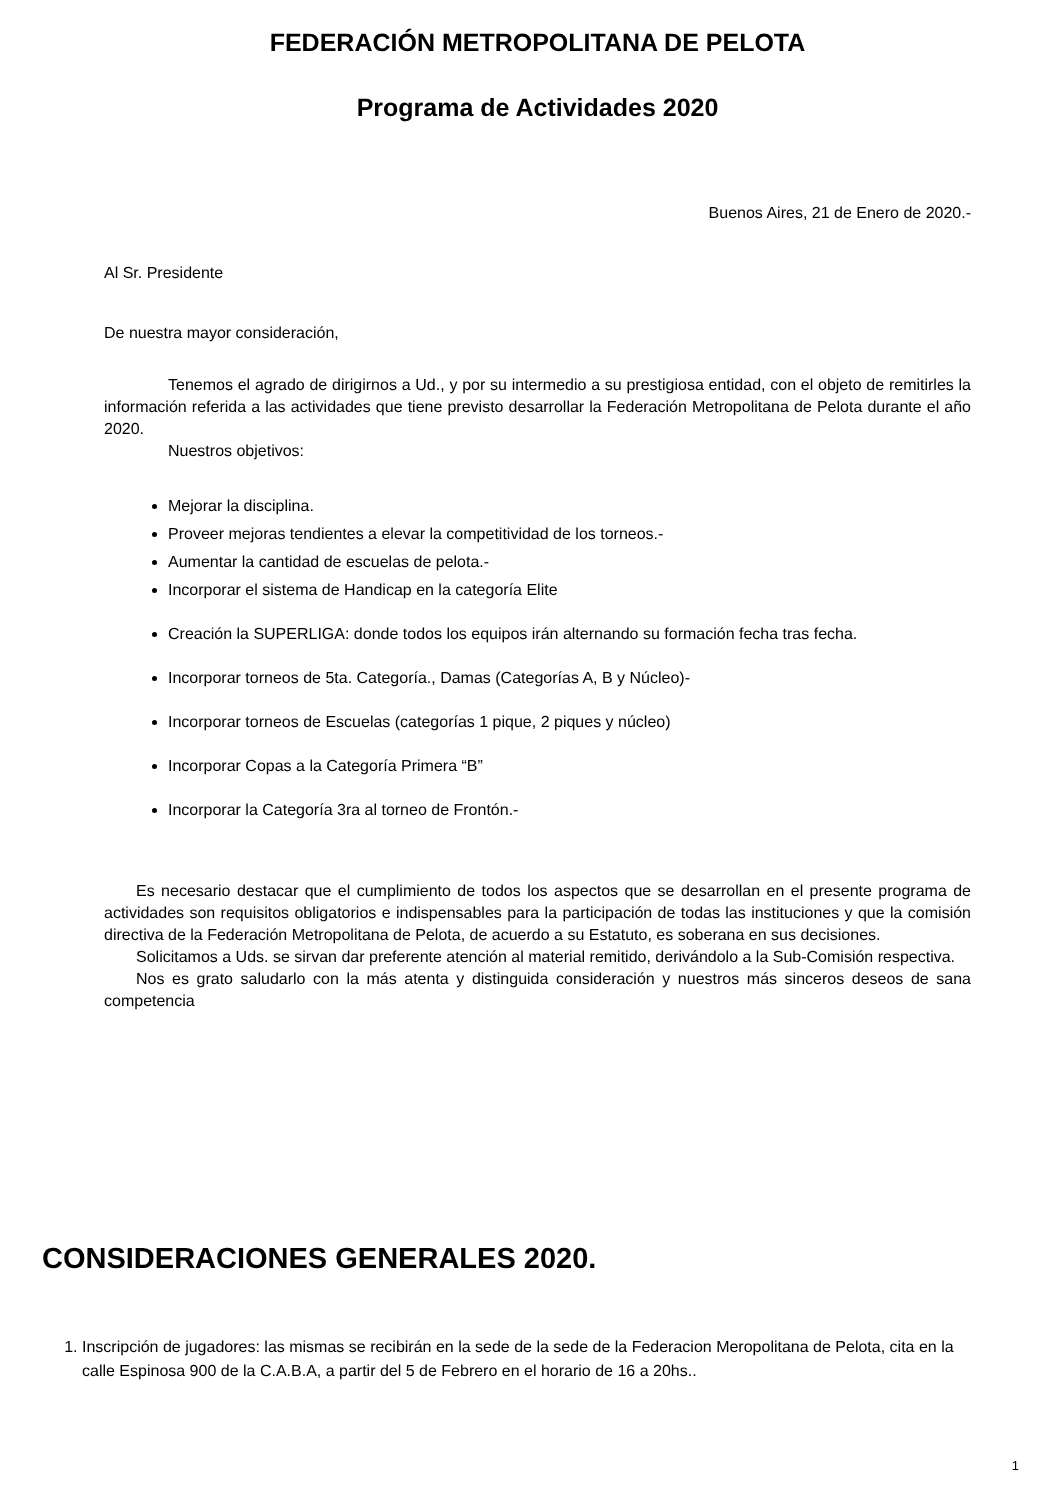FEDERACIÓN METROPOLITANA DE PELOTA
Programa de Actividades 2020
Buenos Aires, 21 de Enero de 2020.-
Al Sr. Presidente
De nuestra mayor consideración,
Tenemos el agrado de dirigirnos a Ud., y por su intermedio a su prestigiosa entidad, con el objeto de remitirles la información referida a las actividades que tiene previsto desarrollar la Federación Metropolitana de Pelota durante el año 2020.
Nuestros objetivos:
Mejorar la disciplina.
Proveer mejoras tendientes a elevar la competitividad de los torneos.-
Aumentar la cantidad de escuelas de pelota.-
Incorporar el sistema de Handicap en la categoría Elite
Creación la SUPERLIGA: donde todos los equipos irán alternando su formación fecha tras fecha.
Incorporar torneos de 5ta. Categoría., Damas (Categorías A, B y Núcleo)-
Incorporar torneos de Escuelas (categorías 1 pique, 2 piques y núcleo)
Incorporar Copas a la Categoría Primera “B”
Incorporar la Categoría 3ra al torneo de Frontón.-
Es necesario destacar que el cumplimiento de todos los aspectos que se desarrollan en el presente programa de actividades son requisitos obligatorios e indispensables para la participación de todas las instituciones y que la comisión directiva de la Federación Metropolitana de Pelota, de acuerdo a su Estatuto, es soberana en sus decisiones.
Solicitamos a Uds. se sirvan dar preferente atención al material remitido, derivándolo a la Sub-Comisión respectiva.
Nos es grato saludarlo con la más atenta y distinguida consideración y nuestros más sinceros deseos de sana competencia
CONSIDERACIONES GENERALES 2020.
1. Inscripción de jugadores: las mismas se recibirán en la sede de la sede de la Federacion Meropolitana de Pelota, cita en la calle Espinosa 900 de la C.A.B.A, a partir del 5 de Febrero en el horario de 16 a 20hs..
1